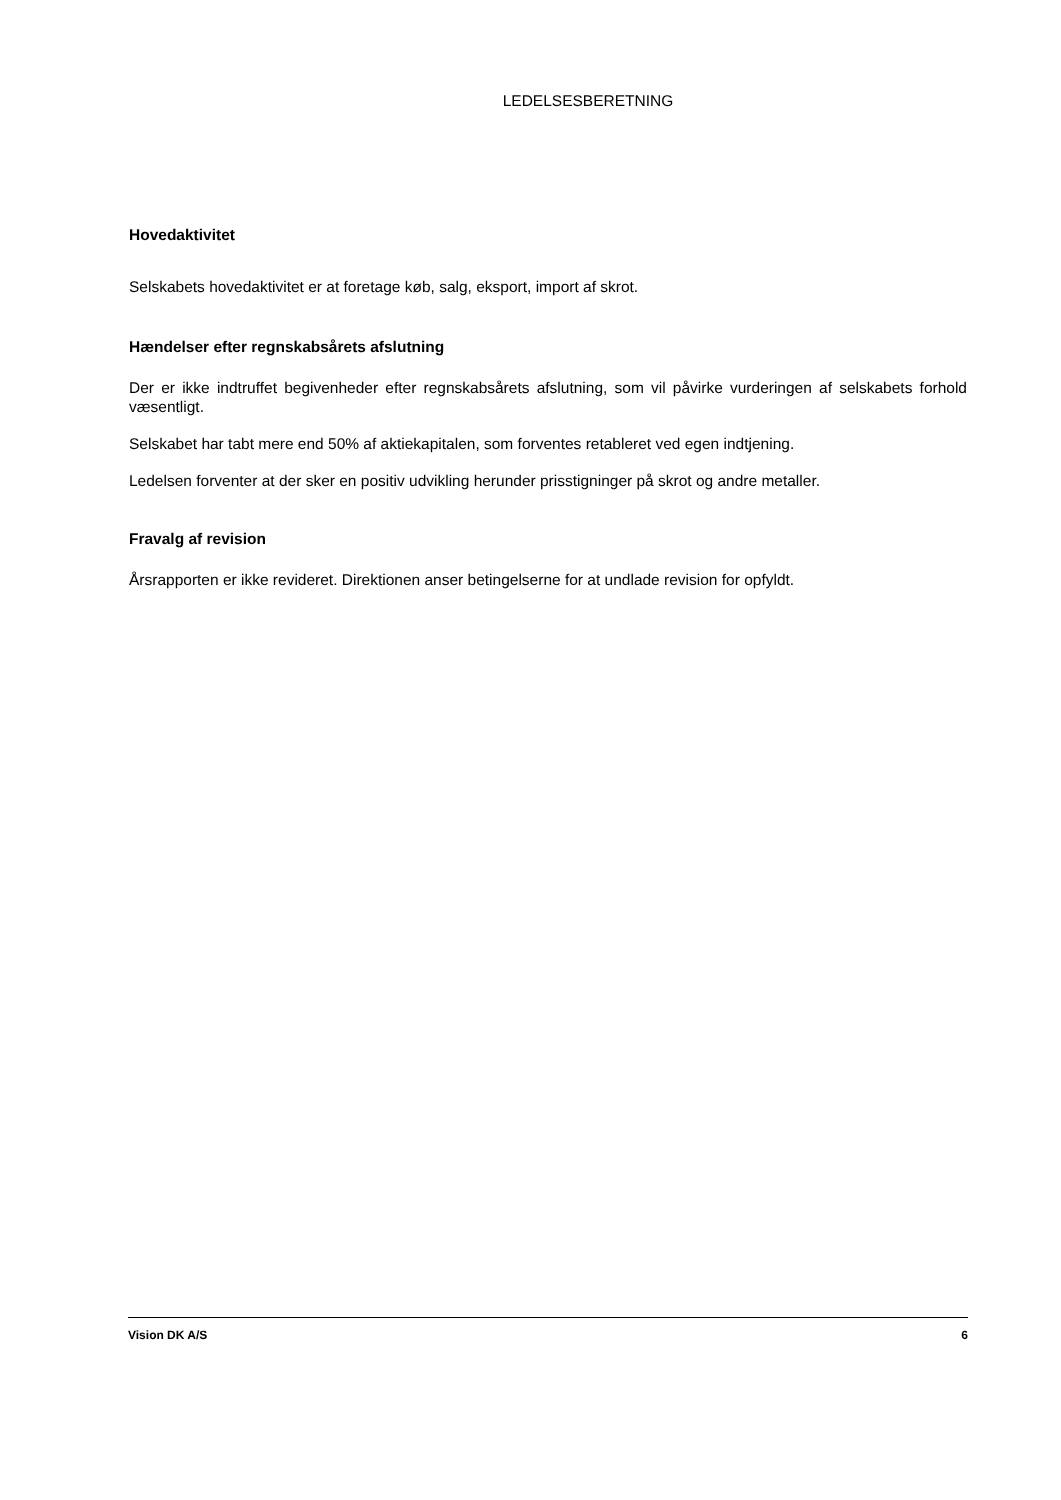LEDELSESBERETNING
Hovedaktivitet
Selskabets hovedaktivitet er at foretage køb, salg, eksport, import af skrot.
Hændelser efter regnskabsårets afslutning
Der er ikke indtruffet begivenheder efter regnskabsårets afslutning, som vil påvirke vurderingen af selskabets forhold væsentligt.
Selskabet har tabt mere end 50% af aktiekapitalen, som forventes retableret ved egen indtjening.
Ledelsen forventer at der sker en positiv udvikling herunder prisstigninger på skrot og andre metaller.
Fravalg af revision
Årsrapporten er ikke revideret. Direktionen anser betingelserne for at undlade revision for opfyldt.
Vision DK A/S 6